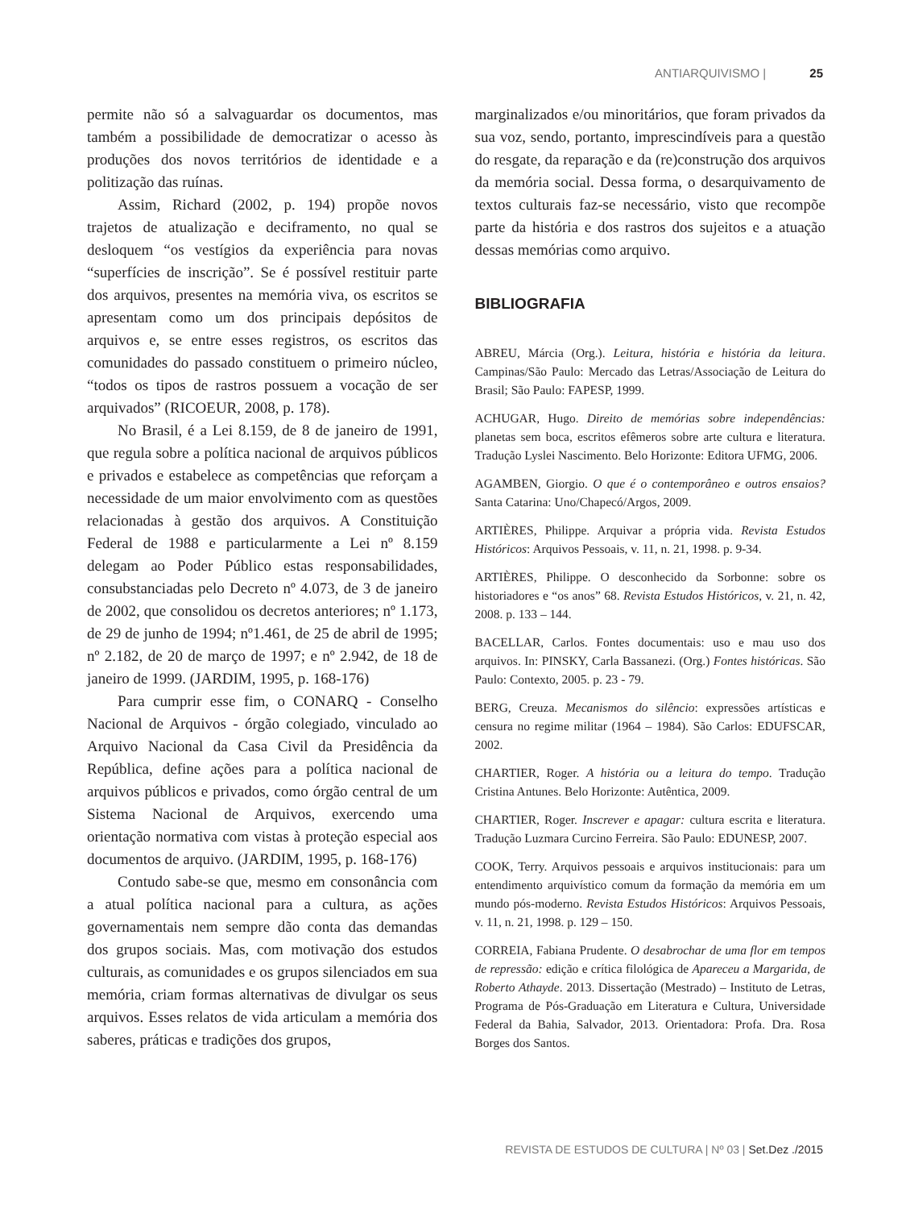ANTIARQUIVISMO | 25
permite não só a salvaguardar os documentos, mas também a possibilidade de democratizar o acesso às produções dos novos territórios de identidade e a politização das ruínas.
Assim, Richard (2002, p. 194) propõe novos trajetos de atualização e deciframento, no qual se desloquem “os vestígios da experiência para novas “superfícies de inscrição”. Se é possível restituir parte dos arquivos, presentes na memória viva, os escritos se apresentam como um dos principais depósitos de arquivos e, se entre esses registros, os escritos das comunidades do passado constituem o primeiro núcleo, “todos os tipos de rastros possuem a vocação de ser arquivados” (RICOEUR, 2008, p. 178).
No Brasil, é a Lei 8.159, de 8 de janeiro de 1991, que regula sobre a política nacional de arquivos públicos e privados e estabelece as competências que reforçam a necessidade de um maior envolvimento com as questões relacionadas à gestão dos arquivos. A Constituição Federal de 1988 e particularmente a Lei nº 8.159 delegam ao Poder Público estas responsabilidades, consubstanciadas pelo Decreto nº 4.073, de 3 de janeiro de 2002, que consolidou os decretos anteriores; nº 1.173, de 29 de junho de 1994; nº1.461, de 25 de abril de 1995; nº 2.182, de 20 de março de 1997; e nº 2.942, de 18 de janeiro de 1999. (JARDIM, 1995, p. 168-176)
Para cumprir esse fim, o CONARQ - Conselho Nacional de Arquivos - órgão colegiado, vinculado ao Arquivo Nacional da Casa Civil da Presidência da República, define ações para a política nacional de arquivos públicos e privados, como órgão central de um Sistema Nacional de Arquivos, exercendo uma orientação normativa com vistas à proteção especial aos documentos de arquivo. (JARDIM, 1995, p. 168-176)
Contudo sabe-se que, mesmo em consonância com a atual política nacional para a cultura, as ações governamentais nem sempre dão conta das demandas dos grupos sociais. Mas, com motivação dos estudos culturais, as comunidades e os grupos silenciados em sua memória, criam formas alternativas de divulgar os seus arquivos. Esses relatos de vida articulam a memória dos saberes, práticas e tradições dos grupos,
marginalizados e/ou minoritários, que foram privados da sua voz, sendo, portanto, imprescindíveis para a questão do resgate, da reparação e da (re)construção dos arquivos da memória social. Dessa forma, o desarquivamento de textos culturais faz-se necessário, visto que recompõe parte da história e dos rastros dos sujeitos e a atuação dessas memórias como arquivo.
BIBLIOGRAFIA
ABREU, Márcia (Org.). Leitura, história e história da leitura. Campinas/São Paulo: Mercado das Letras/Associação de Leitura do Brasil; São Paulo: FAPESP, 1999.
ACHUGAR, Hugo. Direito de memórias sobre independências: planetas sem boca, escritos efêmeros sobre arte cultura e literatura. Tradução Lyslei Nascimento. Belo Horizonte: Editora UFMG, 2006.
AGAMBEN, Giorgio. O que é o contemporâneo e outros ensaios? Santa Catarina: Uno/Chapecó/Argos, 2009.
ARTIÈRES, Philippe. Arquivar a própria vida. Revista Estudos Históricos: Arquivos Pessoais, v. 11, n. 21, 1998. p. 9-34.
ARTIÈRES, Philippe. O desconhecido da Sorbonne: sobre os historiadores e “os anos” 68. Revista Estudos Históricos, v. 21, n. 42, 2008. p. 133 – 144.
BACELLAR, Carlos. Fontes documentais: uso e mau uso dos arquivos. In: PINSKY, Carla Bassanezi. (Org.) Fontes históricas. São Paulo: Contexto, 2005. p. 23 - 79.
BERG, Creuza. Mecanismos do silêncio: expressões artísticas e censura no regime militar (1964 – 1984). São Carlos: EDUFSCAR, 2002.
CHARTIER, Roger. A história ou a leitura do tempo. Tradução Cristina Antunes. Belo Horizonte: Autêntica, 2009.
CHARTIER, Roger. Inscrever e apagar: cultura escrita e literatura. Tradução Luzmara Curcino Ferreira. São Paulo: EDUNESP, 2007.
COOK, Terry. Arquivos pessoais e arquivos institucionais: para um entendimento arquivístico comum da formação da memória em um mundo pós-moderno. Revista Estudos Históricos: Arquivos Pessoais, v. 11, n. 21, 1998. p. 129 – 150.
CORREIA, Fabiana Prudente. O desabrochar de uma flor em tempos de repressão: edição e crítica filológica de Apareceu a Margarida, de Roberto Athayde. 2013. Dissertação (Mestrado) – Instituto de Letras, Programa de Pós-Graduação em Literatura e Cultura, Universidade Federal da Bahia, Salvador, 2013. Orientadora: Profa. Dra. Rosa Borges dos Santos.
REVISTA DE ESTUDOS DE CULTURA | Nº 03 | Set.Dez ./2015